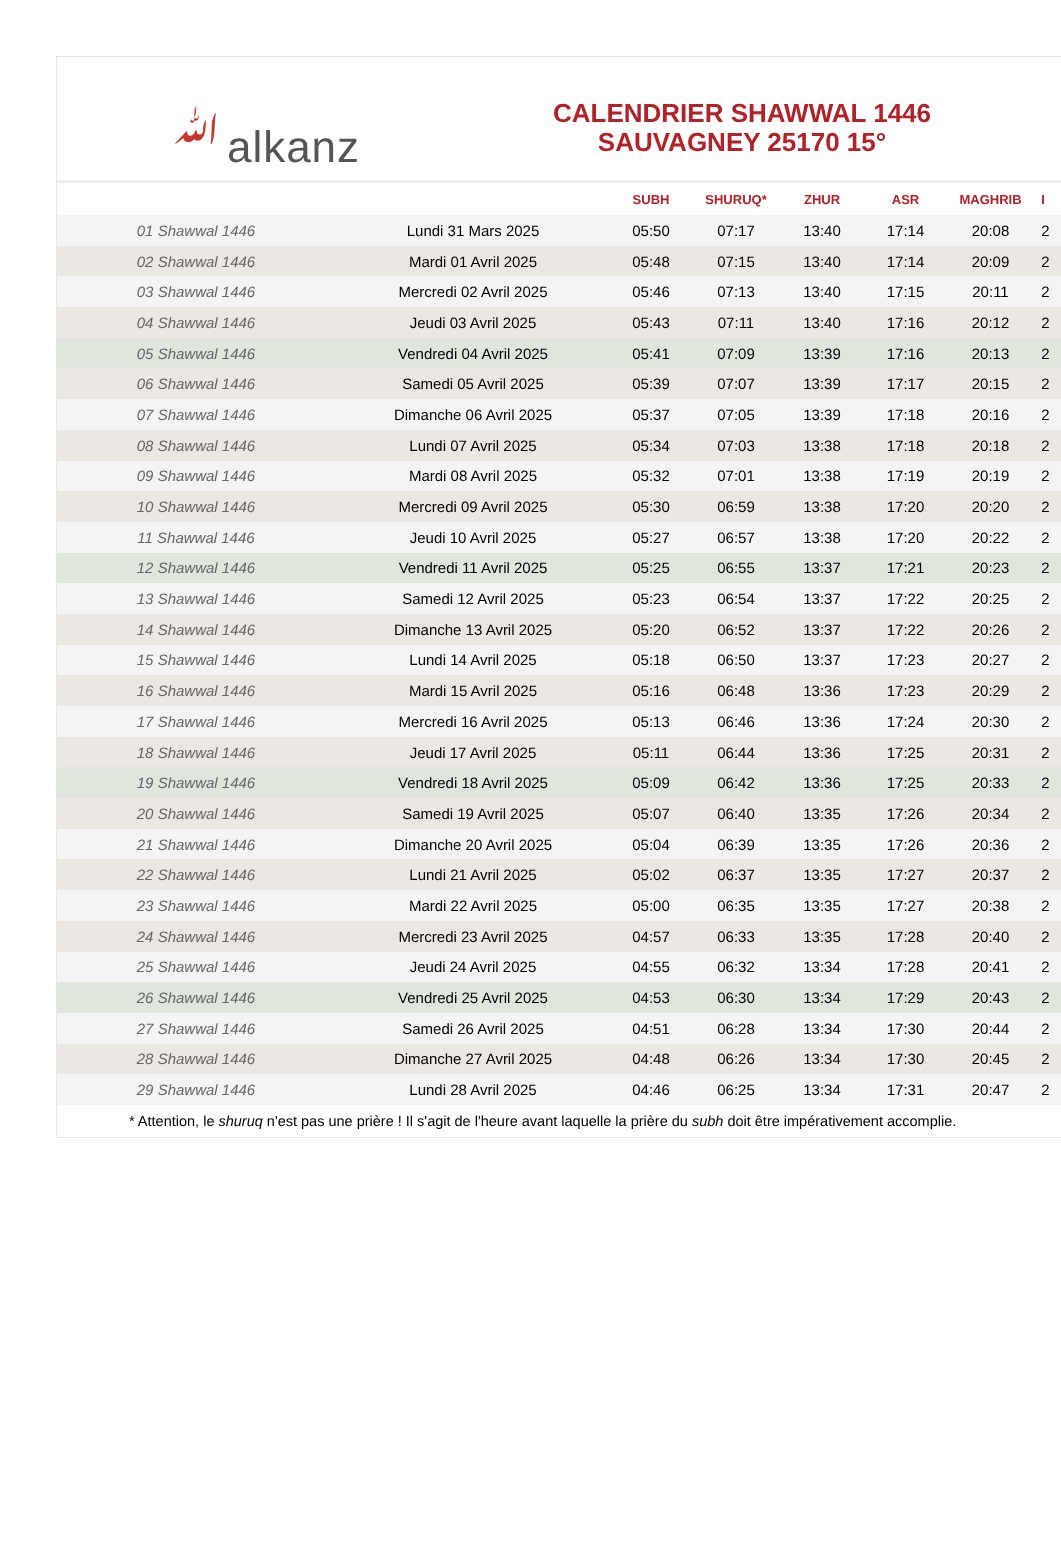ﷲalkanz
CALENDRIER SHAWWAL 1446
SAUVAGNEY 25170 15°
| | | SUBH | SHURUQ* | ZHUR | ASR | MAGHRIB | I |
| --- | --- | --- | --- | --- | --- | --- | --- |
| 01 Shawwal 1446 | Lundi 31 Mars 2025 | 05:50 | 07:17 | 13:40 | 17:14 | 20:08 | 2 |
| 02 Shawwal 1446 | Mardi 01 Avril 2025 | 05:48 | 07:15 | 13:40 | 17:14 | 20:09 | 2 |
| 03 Shawwal 1446 | Mercredi 02 Avril 2025 | 05:46 | 07:13 | 13:40 | 17:15 | 20:11 | 2 |
| 04 Shawwal 1446 | Jeudi 03 Avril 2025 | 05:43 | 07:11 | 13:40 | 17:16 | 20:12 | 2 |
| 05 Shawwal 1446 | Vendredi 04 Avril 2025 | 05:41 | 07:09 | 13:39 | 17:16 | 20:13 | 2 |
| 06 Shawwal 1446 | Samedi 05 Avril 2025 | 05:39 | 07:07 | 13:39 | 17:17 | 20:15 | 2 |
| 07 Shawwal 1446 | Dimanche 06 Avril 2025 | 05:37 | 07:05 | 13:39 | 17:18 | 20:16 | 2 |
| 08 Shawwal 1446 | Lundi 07 Avril 2025 | 05:34 | 07:03 | 13:38 | 17:18 | 20:18 | 2 |
| 09 Shawwal 1446 | Mardi 08 Avril 2025 | 05:32 | 07:01 | 13:38 | 17:19 | 20:19 | 2 |
| 10 Shawwal 1446 | Mercredi 09 Avril 2025 | 05:30 | 06:59 | 13:38 | 17:20 | 20:20 | 2 |
| 11 Shawwal 1446 | Jeudi 10 Avril 2025 | 05:27 | 06:57 | 13:38 | 17:20 | 20:22 | 2 |
| 12 Shawwal 1446 | Vendredi 11 Avril 2025 | 05:25 | 06:55 | 13:37 | 17:21 | 20:23 | 2 |
| 13 Shawwal 1446 | Samedi 12 Avril 2025 | 05:23 | 06:54 | 13:37 | 17:22 | 20:25 | 2 |
| 14 Shawwal 1446 | Dimanche 13 Avril 2025 | 05:20 | 06:52 | 13:37 | 17:22 | 20:26 | 2 |
| 15 Shawwal 1446 | Lundi 14 Avril 2025 | 05:18 | 06:50 | 13:37 | 17:23 | 20:27 | 2 |
| 16 Shawwal 1446 | Mardi 15 Avril 2025 | 05:16 | 06:48 | 13:36 | 17:23 | 20:29 | 2 |
| 17 Shawwal 1446 | Mercredi 16 Avril 2025 | 05:13 | 06:46 | 13:36 | 17:24 | 20:30 | 2 |
| 18 Shawwal 1446 | Jeudi 17 Avril 2025 | 05:11 | 06:44 | 13:36 | 17:25 | 20:31 | 2 |
| 19 Shawwal 1446 | Vendredi 18 Avril 2025 | 05:09 | 06:42 | 13:36 | 17:25 | 20:33 | 2 |
| 20 Shawwal 1446 | Samedi 19 Avril 2025 | 05:07 | 06:40 | 13:35 | 17:26 | 20:34 | 2 |
| 21 Shawwal 1446 | Dimanche 20 Avril 2025 | 05:04 | 06:39 | 13:35 | 17:26 | 20:36 | 2 |
| 22 Shawwal 1446 | Lundi 21 Avril 2025 | 05:02 | 06:37 | 13:35 | 17:27 | 20:37 | 2 |
| 23 Shawwal 1446 | Mardi 22 Avril 2025 | 05:00 | 06:35 | 13:35 | 17:27 | 20:38 | 2 |
| 24 Shawwal 1446 | Mercredi 23 Avril 2025 | 04:57 | 06:33 | 13:35 | 17:28 | 20:40 | 2 |
| 25 Shawwal 1446 | Jeudi 24 Avril 2025 | 04:55 | 06:32 | 13:34 | 17:28 | 20:41 | 2 |
| 26 Shawwal 1446 | Vendredi 25 Avril 2025 | 04:53 | 06:30 | 13:34 | 17:29 | 20:43 | 2 |
| 27 Shawwal 1446 | Samedi 26 Avril 2025 | 04:51 | 06:28 | 13:34 | 17:30 | 20:44 | 2 |
| 28 Shawwal 1446 | Dimanche 27 Avril 2025 | 04:48 | 06:26 | 13:34 | 17:30 | 20:45 | 2 |
| 29 Shawwal 1446 | Lundi 28 Avril 2025 | 04:46 | 06:25 | 13:34 | 17:31 | 20:47 | 2 |
* Attention, le shuruq n'est pas une prière ! Il s'agit de l'heure avant laquelle la prière du subh doit être impérativement accomplie.